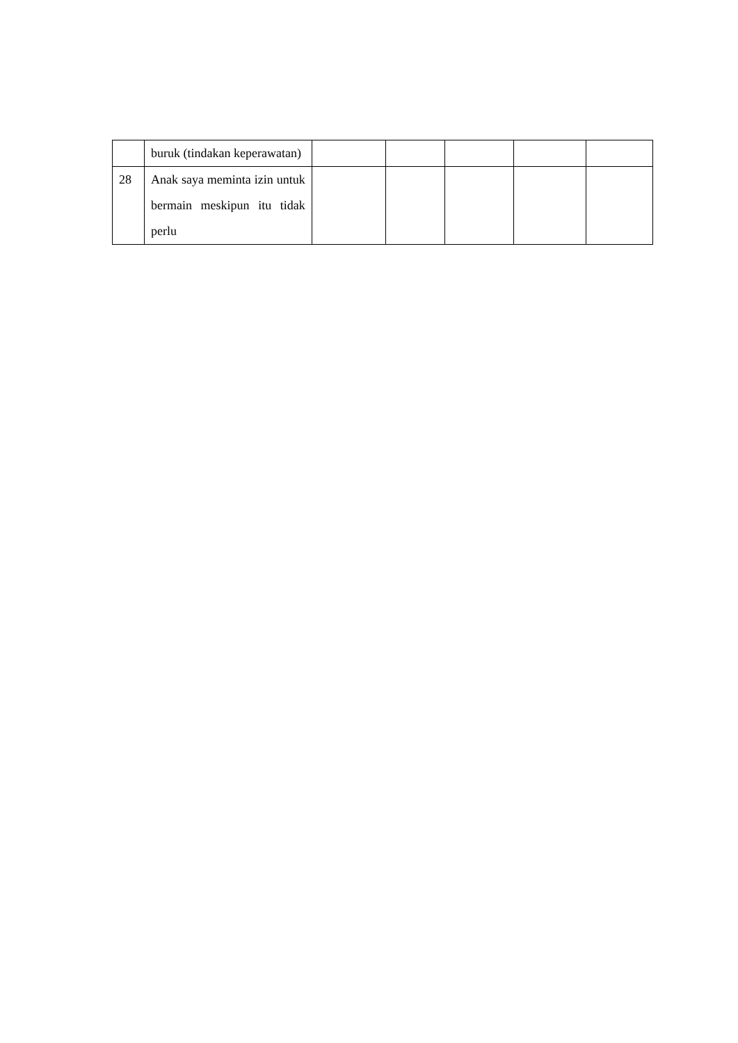| | buruk (tindakan keperawatan) | | | | | |
| 28 | Anak saya meminta izin untuk bermain meskipun itu tidak perlu | | | | | |